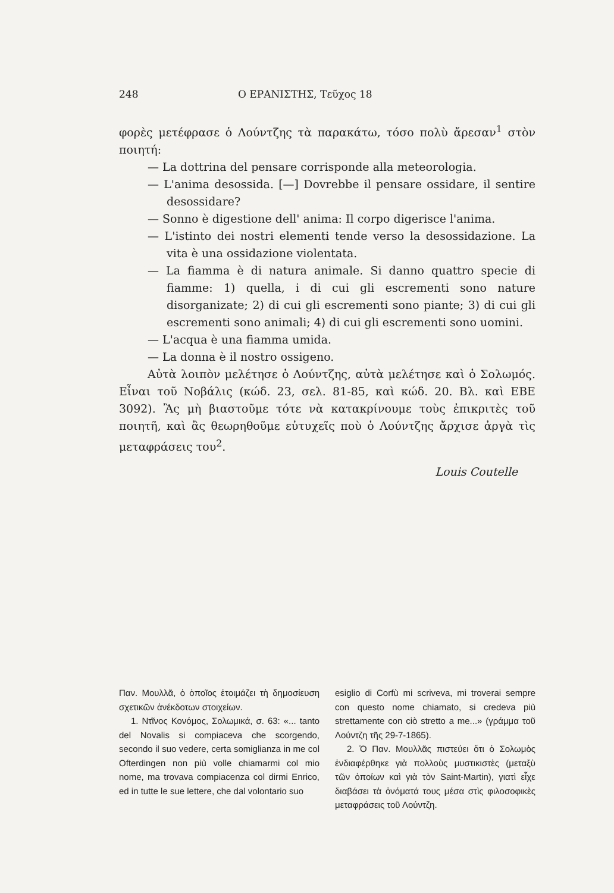248 Ο ΕΡΑΝΙΣΤΗΣ, Τεῦχος 18
φορὲς μετέφρασε ὁ Λούντζης τὰ παρακάτω, τόσο πολὺ ἄρεσαν<sup>1</sup> στὸν ποιητή:
— La dottrina del pensare corrisponde alla meteorologia.
— L'anima desossida. [—] Dovrebbe il pensare ossidare, il sentire desossidare?
— Sonno è digestione dell' anima: Il corpo digerisce l'anima.
— L'istinto dei nostri elementi tende verso la desossidazione. La vita è una ossidazione violentata.
— La fiamma è di natura animale. Si danno quattro specie di fiamme: 1) quella, i di cui gli escrementi sono nature disorganizate; 2) di cui gli escrementi sono piante; 3) di cui gli escrementi sono animali; 4) di cui gli escrementi sono uomini.
— L'acqua è una fiamma umida.
— La donna è il nostro ossigeno.
Αὐτὰ λοιπὸν μελέτησε ὁ Λούντζης, αὐτὰ μελέτησε καὶ ὁ Σολωμός. Εἶναι τοῦ Νοβάλις (κώδ. 23, σελ. 81-85, καὶ κώδ. 20. Βλ. καὶ ΕΒΕ 3092). Ἂς μὴ βιαστοῦμε τότε νὰ κατακρίνουμε τοὺς ἐπικριτὲς τοῦ ποιητῆ, καὶ ἂς θεωρηθοῦμε εὐτυχεῖς ποὺ ὁ Λούντζης ἄρχισε ἀργὰ τὶς μεταφράσεις του<sup>2</sup>.
Louis Coutelle
Παν. Μουλλᾶ, ὁ ὁποῖος ἑτοιμάζει τὴ δημοσίευση σχετικῶν ἀνέκδοτων στοιχείων.
1. Ντῖνος Κονόμος, Σολωμικά, σ. 63: «... tanto del Novalis si compiaceva che scorgendo, secondo il suo vedere, certa somiglianza in me col Ofterdingen non più volle chiamarmi col mio nome, ma trovava compiacenza col dirmi Enrico, ed in tutte le sue lettere, che dal volontario suo
esiglio di Corfù mi scriveva, mi troverai sempre con questo nome chiamato, si credeva più strettamente con ciò stretto a me...» (γράμμα τοῦ Λούντζη τῆς 29-7-1865).
2. Ὁ Παν. Μουλλᾶς πιστεύει ὅτι ὁ Σολωμὸς ἐνδιαφέρθηκε γιὰ πολλοὺς μυστικιστὲς (μεταξὺ τῶν ὁποίων καὶ γιὰ τὸν Saint-Martin), γιατὶ εἶχε διαβάσει τὰ ὀνόματά τους μέσα στὶς φιλοσοφικὲς μεταφράσεις τοῦ Λούντζη.